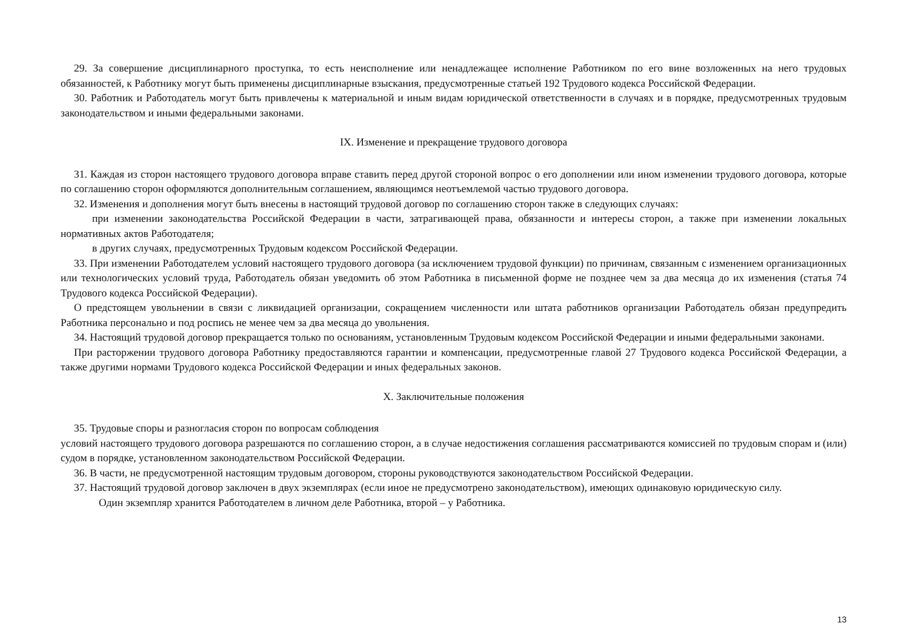29. За совершение дисциплинарного проступка, то есть неисполнение или ненадлежащее исполнение Работником по его вине возложенных на него трудовых обязанностей, к Работнику могут быть применены дисциплинарные взыскания, предусмотренные статьей 192 Трудового кодекса Российской Федерации.
30. Работник и Работодатель могут быть привлечены к материальной и иным видам юридической ответственности в случаях и в порядке, предусмотренных трудовым законодательством и иными федеральными законами.
IX. Изменение и прекращение трудового договора
31. Каждая из сторон настоящего трудового договора вправе ставить перед другой стороной вопрос о его дополнении или ином изменении трудового договора, которые по соглашению сторон оформляются дополнительным соглашением, являющимся неотъемлемой частью трудового договора.
32. Изменения и дополнения могут быть внесены в настоящий трудовой договор по соглашению сторон также в следующих случаях:
при изменении законодательства Российской Федерации в части, затрагивающей права, обязанности и интересы сторон, а также при изменении локальных нормативных актов Работодателя;
в других случаях, предусмотренных Трудовым кодексом Российской Федерации.
33. При изменении Работодателем условий настоящего трудового договора (за исключением трудовой функции) по причинам, связанным с изменением организационных или технологических условий труда, Работодатель обязан уведомить об этом Работника в письменной форме не позднее чем за два месяца до их изменения (статья 74 Трудового кодекса Российской Федерации).
О предстоящем увольнении в связи с ликвидацией организации, сокращением численности или штата работников организации Работодатель обязан предупредить Работника персонально и под роспись не менее чем за два месяца до увольнения.
34. Настоящий трудовой договор прекращается только по основаниям, установленным Трудовым кодексом Российской Федерации и иными федеральными законами.
При расторжении трудового договора Работнику предоставляются гарантии и компенсации, предусмотренные главой 27 Трудового кодекса Российской Федерации, а также другими нормами Трудового кодекса Российской Федерации и иных федеральных законов.
X. Заключительные положения
35. Трудовые споры и разногласия сторон по вопросам соблюдения
условий настоящего трудового договора разрешаются по соглашению сторон, а в случае недостижения соглашения рассматриваются комиссией по трудовым спорам и (или) судом в порядке, установленном законодательством Российской Федерации.
36. В части, не предусмотренной настоящим трудовым договором, стороны руководствуются законодательством Российской Федерации.
37. Настоящий трудовой договор заключен в двух экземплярах (если иное не предусмотрено законодательством), имеющих одинаковую юридическую силу.
Один экземпляр хранится Работодателем в личном деле Работника, второй – у Работника.
13